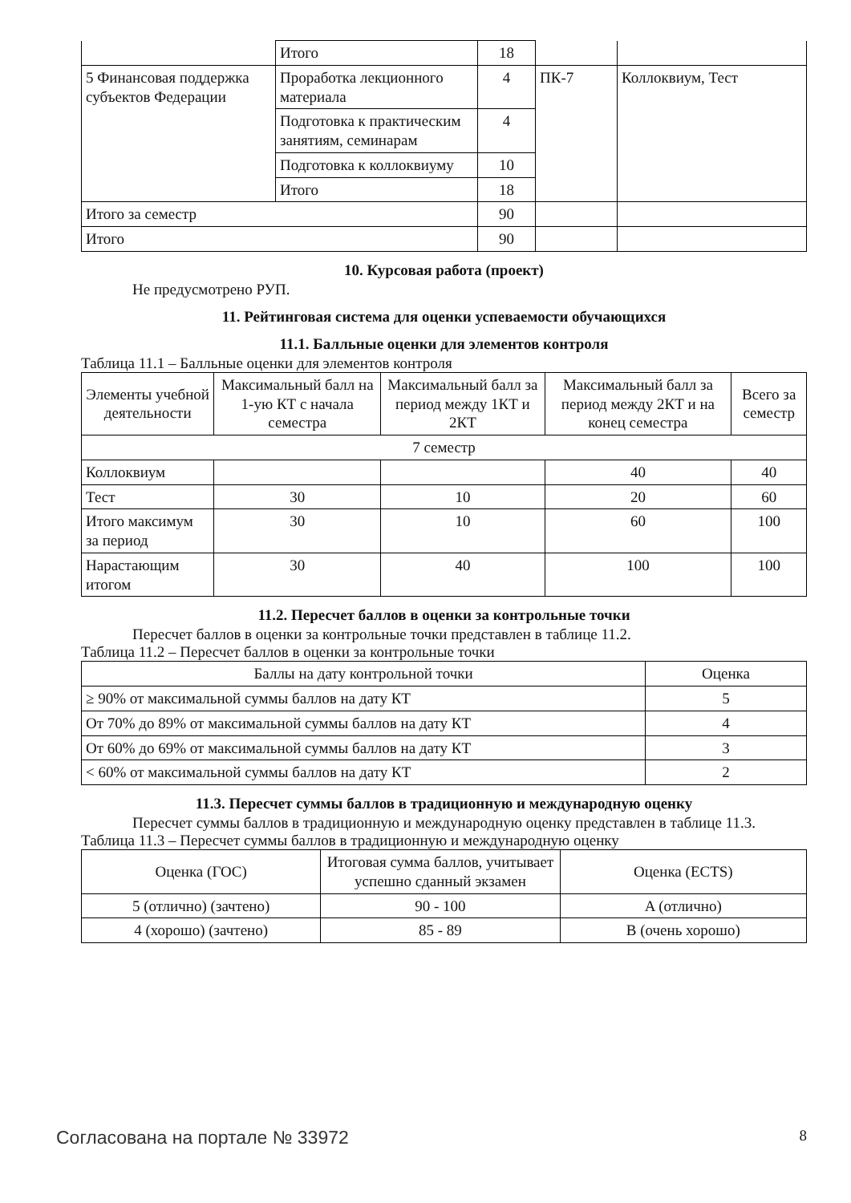| | Итого | 18 | | |
| 5 Финансовая поддержка субъектов Федерации | Проработка лекционного материала | 4 | ПК-7 | Коллоквиум, Тест |
| | Подготовка к практическим занятиям, семинарам | 4 | | |
| | Подготовка к коллоквиуму | 10 | | |
| | Итого | 18 | | |
| Итого за семестр | | 90 | | |
| Итого | | 90 | | |
10. Курсовая работа (проект)
Не предусмотрено РУП.
11. Рейтинговая система для оценки успеваемости обучающихся
11.1. Балльные оценки для элементов контроля
Таблица 11.1 – Балльные оценки для элементов контроля
| Элементы учебной деятельности | Максимальный балл на 1-ую КТ с начала семестра | Максимальный балл за период между 1КТ и 2КТ | Максимальный балл за период между 2КТ и на конец семестра | Всего за семестр |
| --- | --- | --- | --- | --- |
| 7 семестр | | | | |
| Коллоквиум | | | 40 | 40 |
| Тест | 30 | 10 | 20 | 60 |
| Итого максимум за период | 30 | 10 | 60 | 100 |
| Нарастающим итогом | 30 | 40 | 100 | 100 |
11.2. Пересчет баллов в оценки за контрольные точки
Пересчет баллов в оценки за контрольные точки представлен в таблице 11.2.
Таблица 11.2 – Пересчет баллов в оценки за контрольные точки
| Баллы на дату контрольной точки | Оценка |
| --- | --- |
| ≥ 90% от максимальной суммы баллов на дату КТ | 5 |
| От 70% до 89% от максимальной суммы баллов на дату КТ | 4 |
| От 60% до 69% от максимальной суммы баллов на дату КТ | 3 |
| < 60% от максимальной суммы баллов на дату КТ | 2 |
11.3. Пересчет суммы баллов в традиционную и международную оценку
Пересчет суммы баллов в традиционную и международную оценку представлен в таблице 11.3.
Таблица 11.3 – Пересчет суммы баллов в традиционную и международную оценку
| Оценка (ГОС) | Итоговая сумма баллов, учитывает успешно сданный экзамен | Оценка (ECTS) |
| --- | --- | --- |
| 5 (отлично) (зачтено) | 90 - 100 | A (отлично) |
| 4 (хорошо) (зачтено) | 85 - 89 | B (очень хорошо) |
Согласована на портале № 33972 8